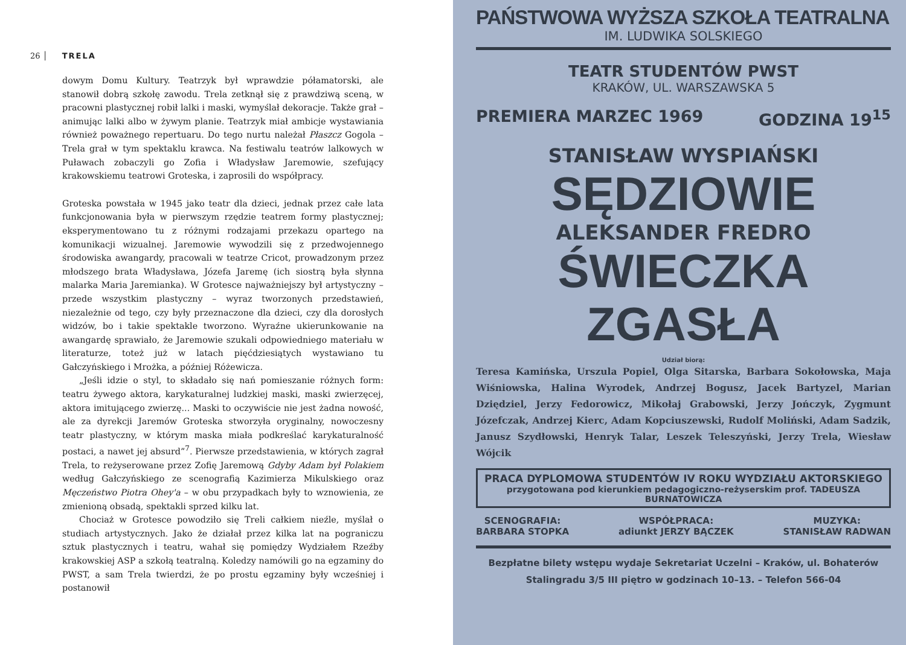26 │ TRELA
dowym Domu Kultury. Teatrzyk był wprawdzie półamatorski, ale stanowił dobrą szkołę zawodu. Trela zetknął się z prawdziwą sceną, w pracowni plastycznej robił lalki i maski, wymyślał dekoracje. Także grał – animując lalki albo w żywym planie. Teatrzyk miał ambicje wystawiania również poważnego repertuaru. Do tego nurtu należał Płaszcz Gogola – Trela grał w tym spektaklu krawca. Na festiwalu teatrów lalkowych w Puławach zobaczyli go Zofia i Władysław Jaremowie, szefujący krakowskiemu teatrowi Groteska, i zaprosili do współpracy.
Groteska powstała w 1945 jako teatr dla dzieci, jednak przez całe lata funkcjonowania była w pierwszym rzędzie teatrem formy plastycznej; eksperymentowano tu z różnymi rodzajami przekazu opartego na komunikacji wizualnej. Jaremowie wywodzili się z przedwojennego środowiska awangardy, pracowali w teatrze Cricot, prowadzonym przez młodszego brata Władysława, Józefa Jaremę (ich siostrą była słynna malarka Maria Jaremianka). W Grotesce najważniejszy był artystyczny – przede wszystkim plastyczny – wyraz tworzonych przedstawień, niezależnie od tego, czy były przeznaczone dla dzieci, czy dla dorosłych widzów, bo i takie spektakle tworzono. Wyraźne ukierunkowanie na awangardę sprawiało, że Jaremowie szukali odpowiedniego materiału w literaturze, toteż już w latach pięćdziesiątych wystawiano tu Gałczyńskiego i Mrożka, a później Różewicza.
„Jeśli idzie o styl, to składało się nań pomieszanie różnych form: teatru żywego aktora, karykaturalnej ludzkiej maski, maski zwierzęcej, aktora imitującego zwierzę... Maski to oczywiście nie jest żadna nowość, ale za dyrekcji Jaremów Groteska stworzyła oryginalny, nowoczesny teatr plastyczny, w którym maska miała podkreślać karykaturalność postaci, a nawet jej absurd”<sup>7</sup>. Pierwsze przedstawienia, w których zagrał Trela, to reżyserowane przez Zofię Jaremową Gdyby Adam był Polakiem według Gałczyńskiego ze scenografią Kazimierza Mikulskiego oraz Męczeństwo Piotra Ohey'a – w obu przypadkach były to wznowienia, ze zmienioną obsadą, spektakli sprzed kilku lat.
Chociaż w Grotesce powodziło się Treli całkiem nieźle, myślał o studiach artystycznych. Jako że działał przez kilka lat na pograniczu sztuk plastycznych i teatru, wahał się pomiędzy Wydziałem Rzeźby krakowskiej ASP a szkołą teatralną. Koledzy namówili go na egzaminy do PWST, a sam Trela twierdzi, że po prostu egzaminy były wcześniej i postanowił
PAŃSTWOWA WYŻSZA SZKOŁA TEATRALNA
IM. LUDWIKA SOLSKIEGO
TEATR STUDENTÓW PWST
KRAKÓW, UL. WARSZAWSKA 5
PREMIERA MARZEC 1969 GODZINA 19<sup>15</sup>
STANISŁAW WYSPIAŃSKI
SĘDZIOWIE
ALEKSANDER FREDRO
ŚWIECZKA ZGASŁA
Udział biorą:
Teresa Kamińska, Urszula Popiel, Olga Sitarska, Barbara Sokołowska, Maja Wiśniowska, Halina Wyrodek, Andrzej Bogusz, Jacek Bartyzel, Marian Dziędziel, Jerzy Fedorowicz, Mikołaj Grabowski, Jerzy Jończyk, Zygmunt Józefczak, Andrzej Kierc, Adam Kopciuszewski, Rudolf Moliński, Adam Sadzik, Janusz Szydłowski, Henryk Talar, Leszek Teleszyński, Jerzy Trela, Wiesław Wójcik
PRACA DYPLOMOWA STUDENTÓW IV ROKU WYDZIAŁU AKTORSKIEGO
przygotowana pod kierunkiem pedagogiczno-reżyserskim prof. TADEUSZA BURNATOWICZA
SCENOGRAFIA:
BARBARA STOPKA
WSPÓŁPRACA:
adiunkt JERZY BĄCZEK
MUZYKA:
STANISŁAW RADWAN
Bezpłatne bilety wstępu wydaje Sekretariat Uczelni – Kraków, ul. Bohaterów Stalingradu 3/5 III piętro w godzinach 10–13. – Telefon 566-04